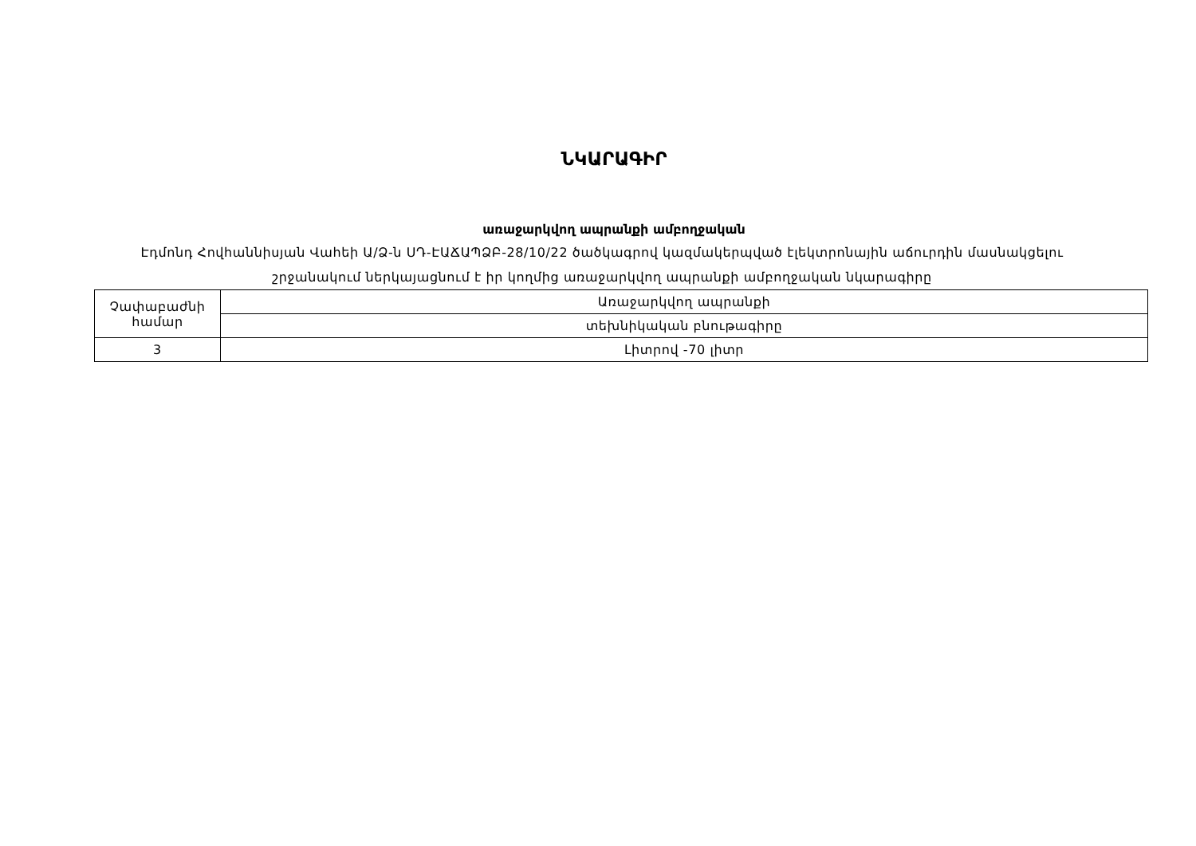ՆԿԱՐԱԳԻՐ
առաջարկվող ապրանքի ամբողջական
Էդմոնդ Հովհաննիսյան Վահեի Ա/Ձ-ն ՍԴ-ԷԱՃԱՊՁԲ-28/10/22 ծածկագրով կազմակերպված էլեկտրոնային աճուրդին մասնակցելու շրջանակում ներկայացնում է իր կողմից առաջարկվող ապրանքի ամբողջական նկարագիրը
| Չափաբաժնի համար | Առաջարկվող ապրանքի |
| | տեխնիկական բնութագիրը |
| 3 | Լիտրով -70 լիտր |